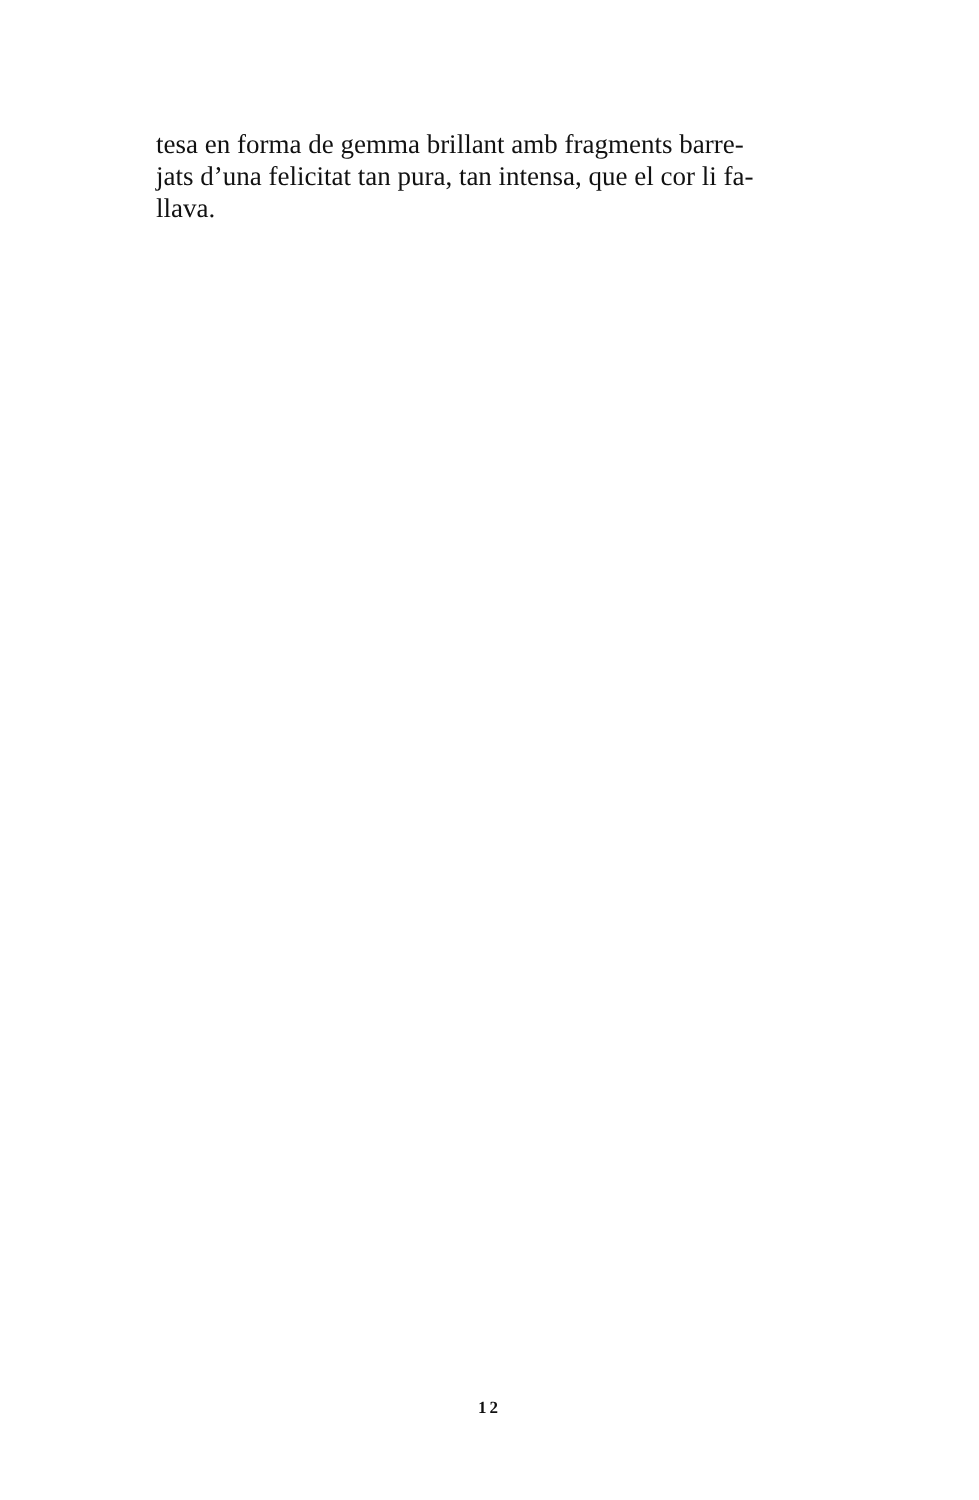tesa en forma de gemma brillant amb fragments barre-
jats d’una felicitat tan pura, tan intensa, que el cor li fa-
llava.
12